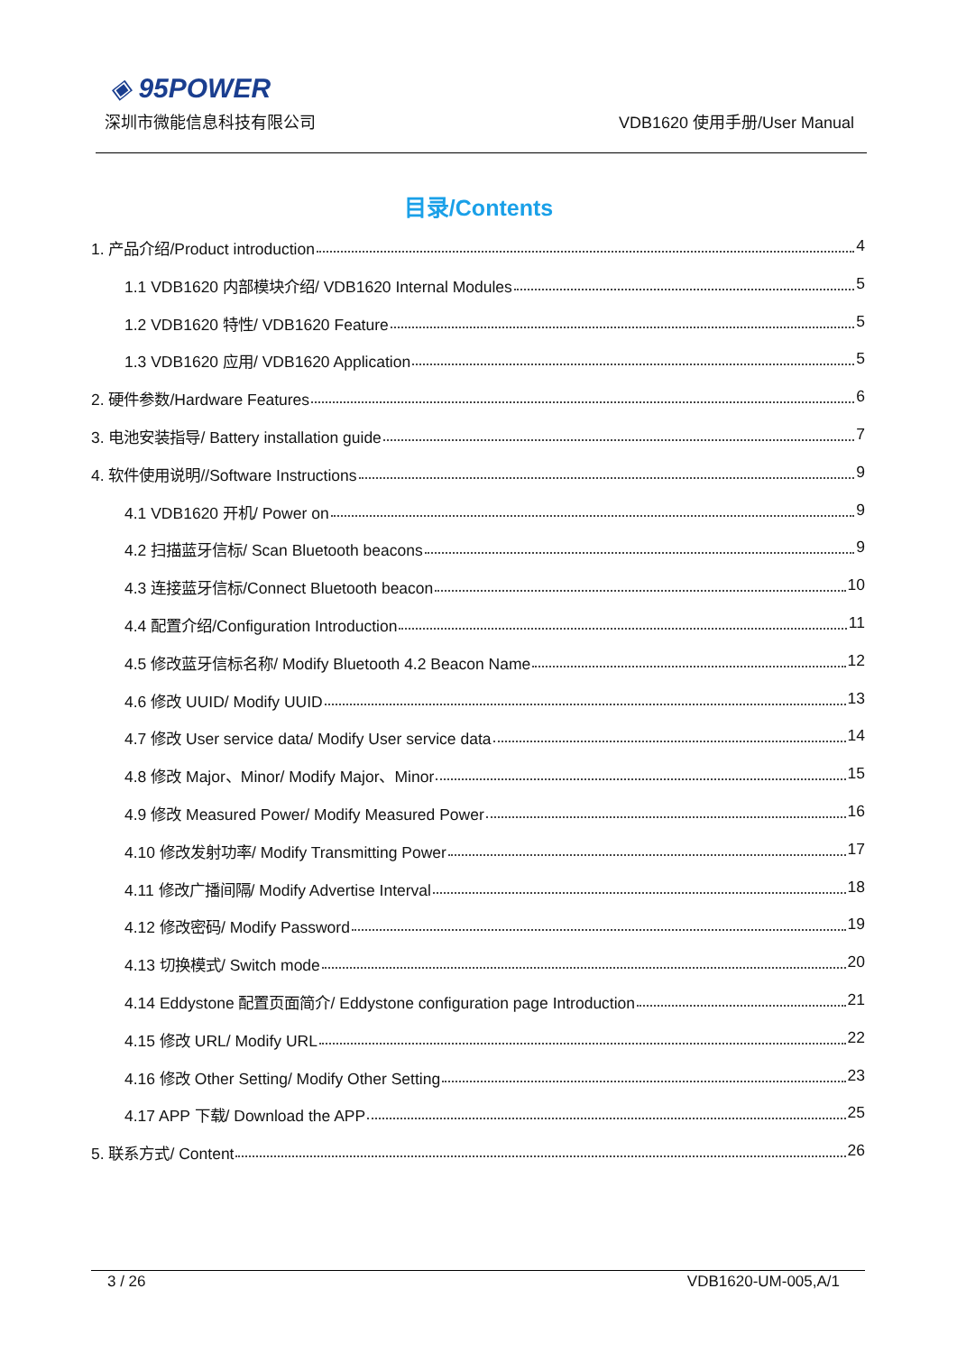◈ 95POWER
深圳市微能信息科技有限公司 VDB1620 使用手册/User Manual
目录/Contents
1. 产品介绍/Product introduction 4
1.1 VDB1620 内部模块介绍/ VDB1620 Internal Modules 5
1.2 VDB1620 特性/ VDB1620 Feature 5
1.3 VDB1620 应用/ VDB1620 Application 5
2. 硬件参数/Hardware Features 6
3. 电池安装指导/ Battery installation guide 7
4. 软件使用说明//Software Instructions 9
4.1 VDB1620 开机/ Power on 9
4.2 扫描蓝牙信标/ Scan Bluetooth beacons 9
4.3 连接蓝牙信标/Connect Bluetooth beacon 10
4.4 配置介绍/Configuration Introduction 11
4.5 修改蓝牙信标名称/ Modify Bluetooth 4.2 Beacon Name 12
4.6 修改 UUID/ Modify UUID 13
4.7 修改 User service data/ Modify User service data 14
4.8 修改 Major、Minor/ Modify Major、Minor 15
4.9 修改 Measured Power/ Modify Measured Power 16
4.10 修改发射功率/ Modify Transmitting Power 17
4.11 修改广播间隔/ Modify Advertise Interval 18
4.12 修改密码/ Modify Password 19
4.13 切换模式/ Switch mode 20
4.14 Eddystone 配置页面简介/ Eddystone configuration page Introduction 21
4.15 修改 URL/ Modify URL 22
4.16 修改 Other Setting/ Modify Other Setting 23
4.17 APP 下载/ Download the APP 25
5. 联系方式/ Content 26
3 / 26 VDB1620-UM-005,A/1